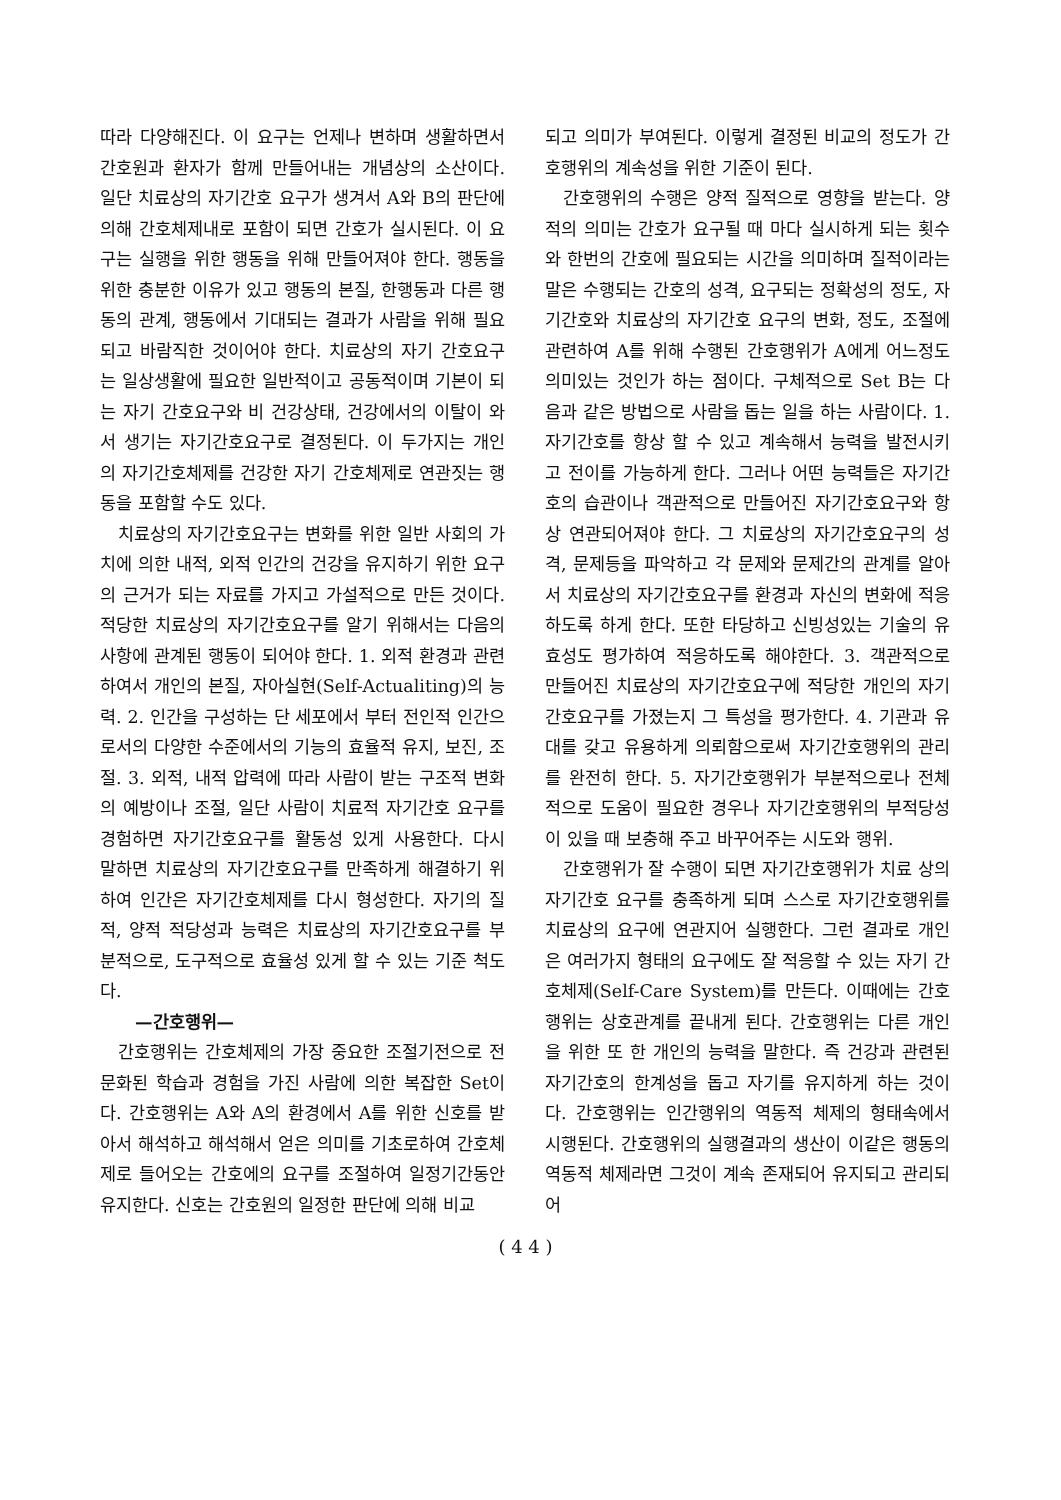따라 다양해진다. 이 요구는 언제나 변하며 생활하면서 간호원과 환자가 함께 만들어내는 개념상의 소산이다. 일단 치료상의 자기간호 요구가 생겨서 A와 B의 판단에 의해 간호체제내로 포함이 되면 간호가 실시된다. 이 요구는 실행을 위한 행동을 위해 만들어져야 한다. 행동을 위한 충분한 이유가 있고 행동의 본질, 한행동과 다른 행동의 관계, 행동에서 기대되는 결과가 사람을 위해 필요되고 바람직한 것이어야 한다. 치료상의 자기 간호요구는 일상생활에 필요한 일반적이고 공동적이며 기본이 되는 자기 간호요구와 비 건강상태, 건강에서의 이탈이 와서 생기는 자기간호요구로 결정된다. 이 두가지는 개인의 자기간호체제를 건강한 자기 간호체제로 연관짓는 행동을 포함할 수도 있다.
치료상의 자기간호요구는 변화를 위한 일반 사회의 가치에 의한 내적, 외적 인간의 건강을 유지하기 위한 요구의 근거가 되는 자료를 가지고 가설적으로 만든 것이다. 적당한 치료상의 자기간호요구를 알기 위해서는 다음의 사항에 관계된 행동이 되어야 한다. 1. 외적 환경과 관련하여서 개인의 본질, 자아실현(Self-Actualiting)의 능력. 2. 인간을 구성하는 단 세포에서 부터 전인적 인간으로서의 다양한 수준에서의 기능의 효율적 유지, 보진, 조절. 3. 외적, 내적 압력에 따라 사람이 받는 구조적 변화의 예방이나 조절, 일단 사람이 치료적 자기간호 요구를 경험하면 자기간호요구를 활동성 있게 사용한다. 다시 말하면 치료상의 자기간호요구를 만족하게 해결하기 위하여 인간은 자기간호체제를 다시 형성한다. 자기의 질적, 양적 적당성과 능력은 치료상의 자기간호요구를 부분적으로, 도구적으로 효율성 있게 할 수 있는 기준 척도다.
—간호행위—
간호행위는 간호체제의 가장 중요한 조절기전으로 전문화된 학습과 경험을 가진 사람에 의한 복잡한 Set이다. 간호행위는 A와 A의 환경에서 A를 위한 신호를 받아서 해석하고 해석해서 얻은 의미를 기초로하여 간호체제로 들어오는 간호에의 요구를 조절하여 일정기간동안 유지한다. 신호는 간호원의 일정한 판단에 의해 비교
되고 의미가 부여된다. 이렇게 결정된 비교의 정도가 간호행위의 계속성을 위한 기준이 된다.
간호행위의 수행은 양적 질적으로 영향을 받는다. 양적의 의미는 간호가 요구될 때 마다 실시하게 되는 횟수와 한번의 간호에 필요되는 시간을 의미하며 질적이라는 말은 수행되는 간호의 성격, 요구되는 정확성의 정도, 자기간호와 치료상의 자기간호 요구의 변화, 정도, 조절에 관련하여 A를 위해 수행된 간호행위가 A에게 어느정도 의미있는 것인가 하는 점이다. 구체적으로 Set B는 다음과 같은 방법으로 사람을 돕는 일을 하는 사람이다. 1. 자기간호를 항상 할 수 있고 계속해서 능력을 발전시키고 전이를 가능하게 한다. 그러나 어떤 능력들은 자기간호의 습관이나 객관적으로 만들어진 자기간호요구와 항상 연관되어져야 한다. 그 치료상의 자기간호요구의 성격, 문제등을 파악하고 각 문제와 문제간의 관계를 알아서 치료상의 자기간호요구를 환경과 자신의 변화에 적응하도록 하게 한다. 또한 타당하고 신빙성있는 기술의 유효성도 평가하여 적응하도록 해야한다. 3. 객관적으로 만들어진 치료상의 자기간호요구에 적당한 개인의 자기간호요구를 가졌는지 그 특성을 평가한다. 4. 기관과 유대를 갖고 유용하게 의뢰함으로써 자기간호행위의 관리를 완전히 한다. 5. 자기간호행위가 부분적으로나 전체적으로 도움이 필요한 경우나 자기간호행위의 부적당성이 있을 때 보충해 주고 바꾸어주는 시도와 행위.
간호행위가 잘 수행이 되면 자기간호행위가 치료 상의 자기간호 요구를 충족하게 되며 스스로 자기간호행위를 치료상의 요구에 연관지어 실행한다. 그런 결과로 개인은 여러가지 형태의 요구에도 잘 적응할 수 있는 자기 간호체제(Self-Care System)를 만든다. 이때에는 간호행위는 상호관계를 끝내게 된다. 간호행위는 다른 개인을 위한 또 한 개인의 능력을 말한다. 즉 건강과 관련된 자기간호의 한계성을 돕고 자기를 유지하게 하는 것이다. 간호행위는 인간행위의 역동적 체제의 형태속에서 시행된다. 간호행위의 실행결과의 생산이 이같은 행동의 역동적 체제라면 그것이 계속 존재되어 유지되고 관리되어
( 4 4 )